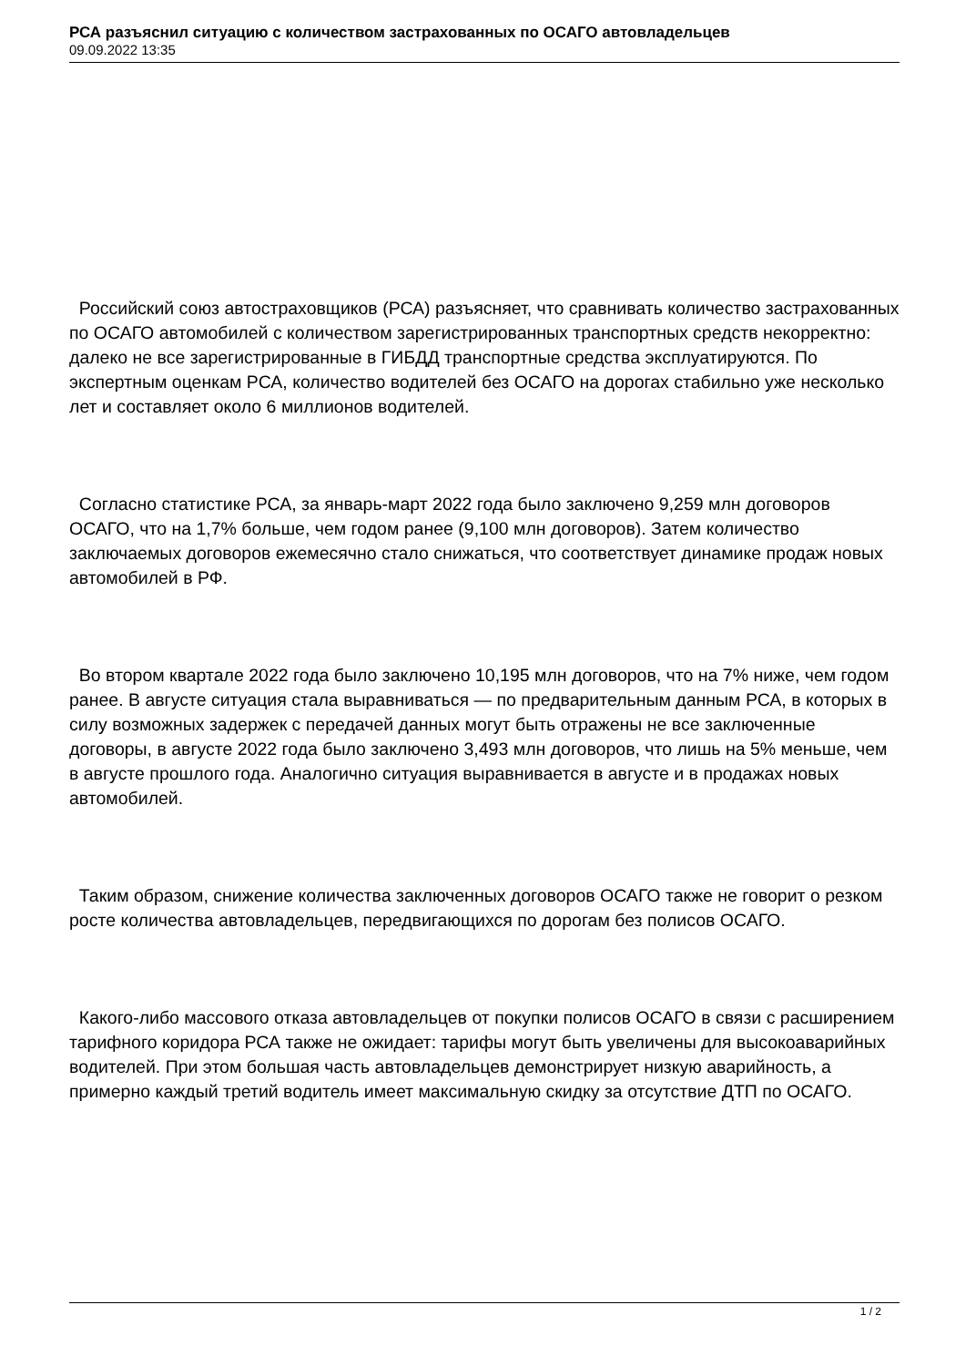РСА разъяснил ситуацию с количеством застрахованных по ОСАГО автовладельцев
09.09.2022 13:35
Российский союз автостраховщиков (РСА) разъясняет, что сравнивать количество застрахованных по ОСАГО автомобилей с количеством зарегистрированных транспортных средств некорректно: далеко не все зарегистрированные в ГИБДД транспортные средства эксплуатируются. По экспертным оценкам РСА, количество водителей без ОСАГО на дорогах стабильно уже несколько лет и составляет около 6 миллионов водителей.
Согласно статистике РСА, за январь-март 2022 года было заключено 9,259 млн договоров ОСАГО, что на 1,7% больше, чем годом ранее (9,100 млн договоров). Затем количество заключаемых договоров ежемесячно стало снижаться, что соответствует динамике продаж новых автомобилей в РФ.
Во втором квартале 2022 года было заключено 10,195 млн договоров, что на 7% ниже, чем годом ранее. В августе ситуация стала выравниваться — по предварительным данным РСА, в которых в силу возможных задержек с передачей данных могут быть отражены не все заключенные договоры, в августе 2022 года было заключено 3,493 млн договоров, что лишь на 5% меньше, чем в августе прошлого года. Аналогично ситуация выравнивается в августе и в продажах новых автомобилей.
Таким образом, снижение количества заключенных договоров ОСАГО также не говорит о резком росте количества автовладельцев, передвигающихся по дорогам без полисов ОСАГО.
Какого-либо массового отказа автовладельцев от покупки полисов ОСАГО в связи с расширением тарифного коридора РСА также не ожидает: тарифы могут быть увеличены для высокоаварийных водителей. При этом большая часть автовладельцев демонстрирует низкую аварийность, а примерно каждый третий водитель имеет максимальную скидку за отсутствие ДТП по ОСАГО.
1 / 2